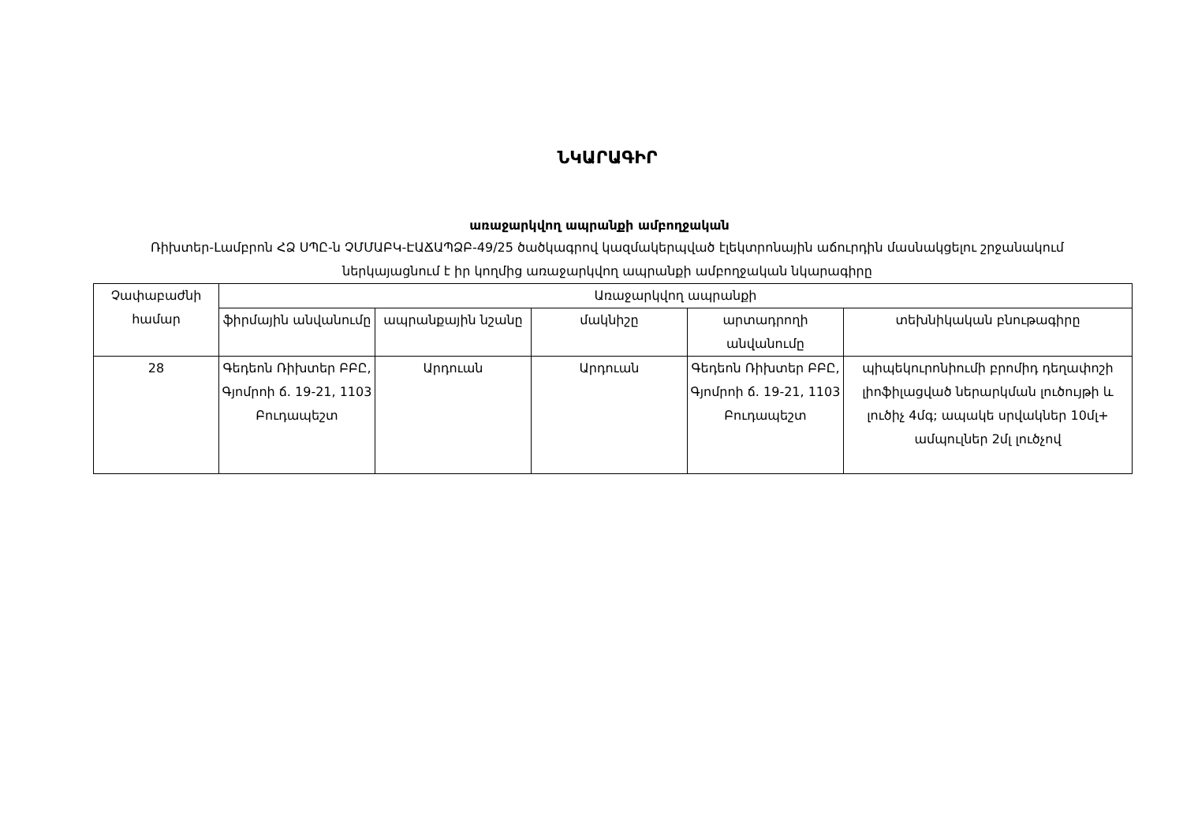ՆԿԱՐԱԳԻՐ
առաջարկվող ապրանքի ամբողջական
Ռիխտեր-Լամբրոն ՀՁ ՍՊԸ-ն ՉՄՄԱԲԿ-ԷԱՃԱՊՁԲ-49/25 ծածկագրով կազմակերպված էլեկտրոնային աճուրդին մասնակցելու շրջանակում ներկայացնում է իր կողմից առաջարկվող ապրանքի ամբողջական նկարագիրը
| Չափաբաժնի համար | Առաջարկվող ապրանքի | | | | |
| --- | --- | --- | --- | --- | --- |
| | ֆիրմային անվանումը | ապրանքային նշանը | մակնիշը | արտադրողի անվանումը | տեխնիկական բնութագիրը |
| 28 | Գեդեոն Ռիխտեր ԲԲԸ, Գյոմրոի ճ. 19-21, 1103 Բուդապեշտ | Արդուան | Արդուան | Գեդեոն Ռիխտեր ԲԲԸ, Գյոմրոի ճ. 19-21, 1103 Բուդապեշտ | պիպեկուրոնիումի բրոմիդ դեղափոշի լիոֆիլացված ներարկման լուծույթի և լուծիչ 4մգ; ապակե սրվակներ 10մլ+ ամպուլներ 2մլ լուծչով |